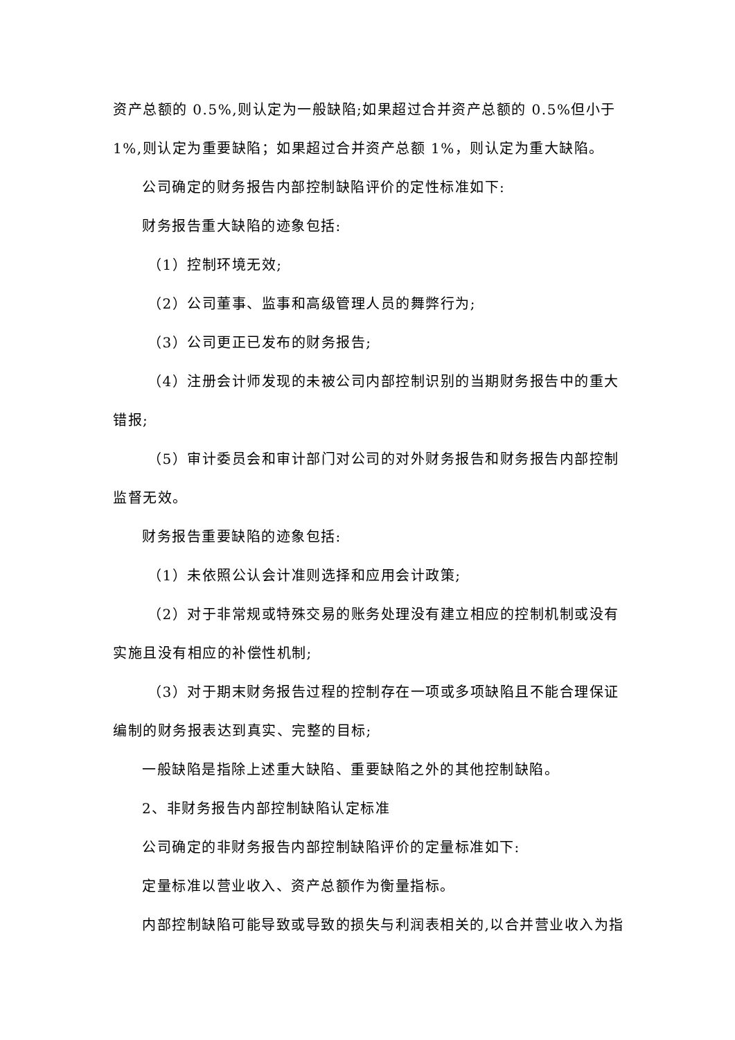资产总额的 0.5%,则认定为一般缺陷;如果超过合并资产总额的 0.5%但小于 1%,则认定为重要缺陷；如果超过合并资产总额 1%，则认定为重大缺陷。
公司确定的财务报告内部控制缺陷评价的定性标准如下:
财务报告重大缺陷的迹象包括:
（1）控制环境无效;
（2）公司董事、监事和高级管理人员的舞弊行为;
（3）公司更正已发布的财务报告;
（4）注册会计师发现的未被公司内部控制识别的当期财务报告中的重大错报;
（5）审计委员会和审计部门对公司的对外财务报告和财务报告内部控制监督无效。
财务报告重要缺陷的迹象包括:
（1）未依照公认会计准则选择和应用会计政策;
（2）对于非常规或特殊交易的账务处理没有建立相应的控制机制或没有实施且没有相应的补偿性机制;
（3）对于期末财务报告过程的控制存在一项或多项缺陷且不能合理保证编制的财务报表达到真实、完整的目标;
一般缺陷是指除上述重大缺陷、重要缺陷之外的其他控制缺陷。
2、非财务报告内部控制缺陷认定标准
公司确定的非财务报告内部控制缺陷评价的定量标准如下:
定量标准以营业收入、资产总额作为衡量指标。
内部控制缺陷可能导致或导致的损失与利润表相关的,以合并营业收入为指